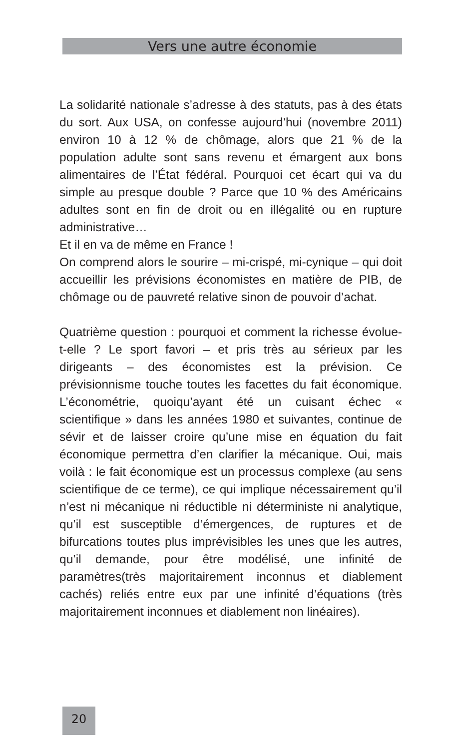Vers une autre économie
La solidarité nationale s’adresse à des statuts, pas à des états du sort. Aux USA, on confesse aujourd’hui (novembre 2011) environ 10 à 12 % de chômage, alors que 21 % de la population adulte sont sans revenu et émargent aux bons alimentaires de l’État fédéral. Pourquoi cet écart qui va du simple au presque double ? Parce que 10 % des Américains adultes sont en fin de droit ou en illégalité ou en rupture administrative…
Et il en va de même en France !
On comprend alors le sourire – mi-crispé, mi-cynique – qui doit accueillir les prévisions économistes en matière de PIB, de chômage ou de pauvreté relative sinon de pouvoir d’achat.
Quatrième question : pourquoi et comment la richesse évolue-t-elle ? Le sport favori – et pris très au sérieux par les dirigeants – des économistes est la prévision. Ce prévisionnisme touche toutes les facettes du fait économique. L’économétrie, quoiqu’ayant été un cuisant échec « scientifique » dans les années 1980 et suivantes, continue de sévir et de laisser croire qu’une mise en équation du fait économique permettra d’en clarifier la mécanique. Oui, mais voilà : le fait économique est un processus complexe (au sens scientifique de ce terme), ce qui implique nécessairement qu’il n’est ni mécanique ni réductible ni déterministe ni analytique, qu’il est susceptible d’émergences, de ruptures et de bifurcations toutes plus imprévisibles les unes que les autres, qu’il demande, pour être modélisé, une infinité de paramètres(très majoritairement inconnus et diablement cachés) reliés entre eux par une infinité d’équations (très majoritairement inconnues et diablement non linéaires).
20